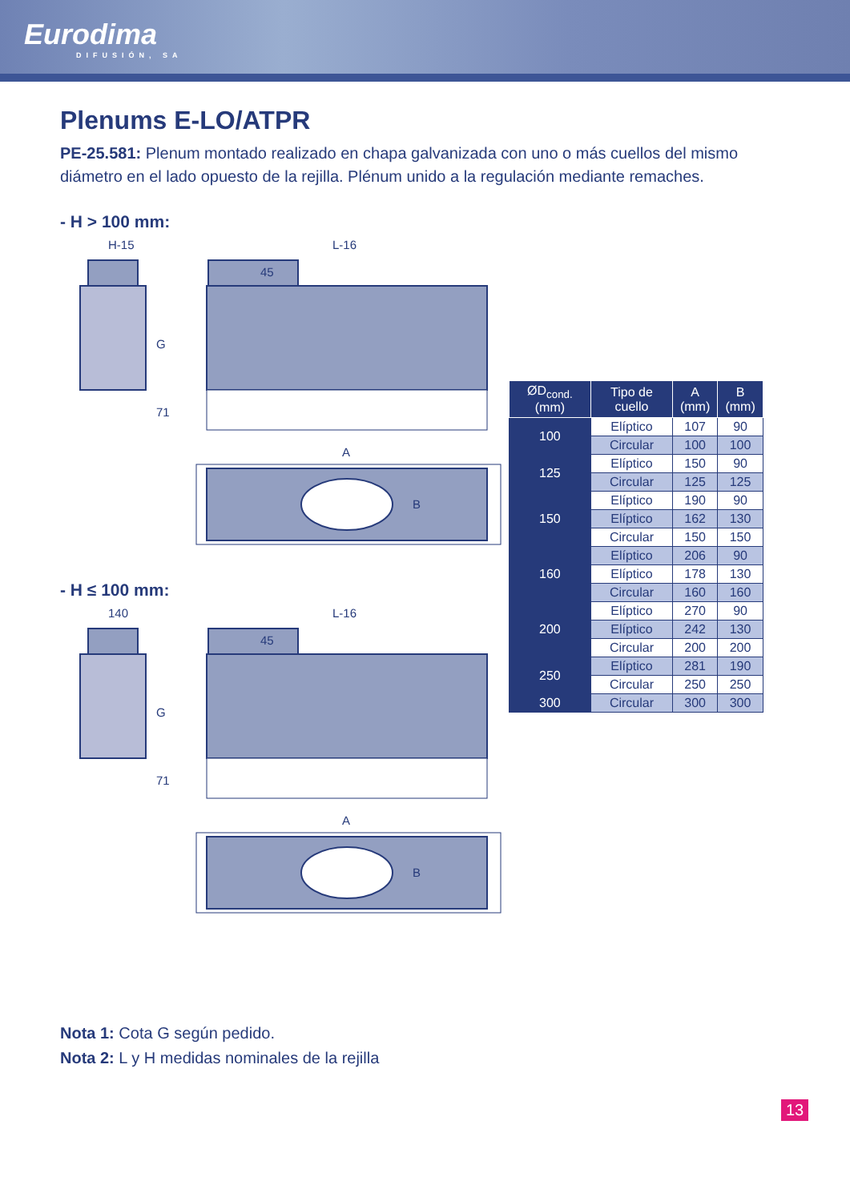Eurodima
DIFUSIÓN, SA
Plenums E-LO/ATPR
PE-25.581: Plenum montado realizado en chapa galvanizada con uno o más cuellos del mismo diámetro en el lado opuesto de la rejilla. Plénum unido a la regulación mediante remaches.
- H > 100 mm:
H-15
L-16
G
71
45
A
B
- H ≤ 100 mm:
140
L-16
G
71
45
A
B
| ØD<sub>cond.</sub> (mm) | Tipo de cuello | A (mm) | B (mm) |
| --- | --- | --- | --- |
| 100 | Elíptico | 107 | 90 |
| | Circular | 100 | 100 |
| 125 | Elíptico | 150 | 90 |
| | Circular | 125 | 125 |
| 150 | Elíptico | 190 | 90 |
| | Elíptico | 162 | 130 |
| | Circular | 150 | 150 |
| 160 | Elíptico | 206 | 90 |
| | Elíptico | 178 | 130 |
| | Circular | 160 | 160 |
| 200 | Elíptico | 270 | 90 |
| | Elíptico | 242 | 130 |
| | Circular | 200 | 200 |
| 250 | Elíptico | 281 | 190 |
| | Circular | 250 | 250 |
| 300 | Circular | 300 | 300 |
Nota 1: Cota G según pedido.
Nota 2: L y H medidas nominales de la rejilla
13